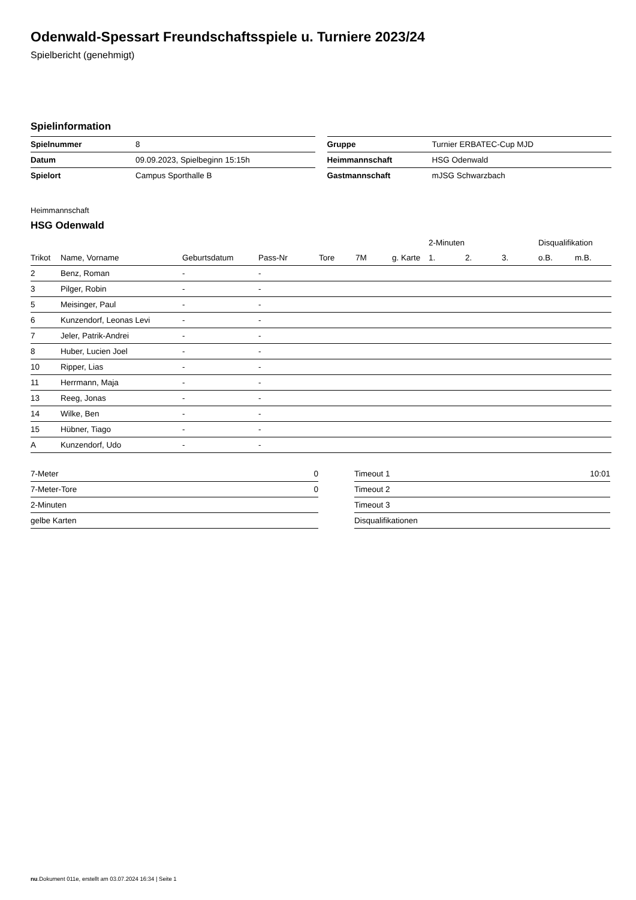Odenwald-Spessart Freundschaftsspiele u. Turniere 2023/24
Spielbericht (genehmigt)
Spielinformation
| Spielnummer | 8 |
| Datum | 09.09.2023, Spielbeginn 15:15h |
| Spielort | Campus Sporthalle B |
| Gruppe | Turnier ERBATEC-Cup MJD |
| Heimmannschaft | HSG Odenwald |
| Gastmannschaft | mJSG Schwarzbach |
Heimmannschaft
HSG Odenwald
| | | | | | | | 2-Minuten | | | Disqualifikation | |
| --- | --- | --- | --- | --- | --- | --- | --- | --- | --- | --- | --- |
| Trikot | Name, Vorname | Geburtsdatum | Pass-Nr | Tore | 7M | g. Karte | 1. | 2. | 3. | o.B. | m.B. |
| 2 | Benz, Roman | - | - | | | | | | | | |
| 3 | Pilger, Robin | - | - | | | | | | | | |
| 5 | Meisinger, Paul | - | - | | | | | | | | |
| 6 | Kunzendorf, Leonas Levi | - | - | | | | | | | | |
| 7 | Jeler, Patrik-Andrei | - | - | | | | | | | | |
| 8 | Huber, Lucien Joel | - | - | | | | | | | | |
| 10 | Ripper, Lias | - | - | | | | | | | | |
| 11 | Herrmann, Maja | - | - | | | | | | | | |
| 13 | Reeg, Jonas | - | - | | | | | | | | |
| 14 | Wilke, Ben | - | - | | | | | | | | |
| 15 | Hübner, Tiago | - | - | | | | | | | | |
| A | Kunzendorf, Udo | - | - | | | | | | | | |
| 7-Meter | 0 |
| 7-Meter-Tore | 0 |
| 2-Minuten | |
| gelbe Karten | |
| Timeout 1 | 10:01 |
| Timeout 2 | |
| Timeout 3 | |
| Disqualifikationen | |
nu.Dokument 011e, erstellt am 03.07.2024 16:34 | Seite 1